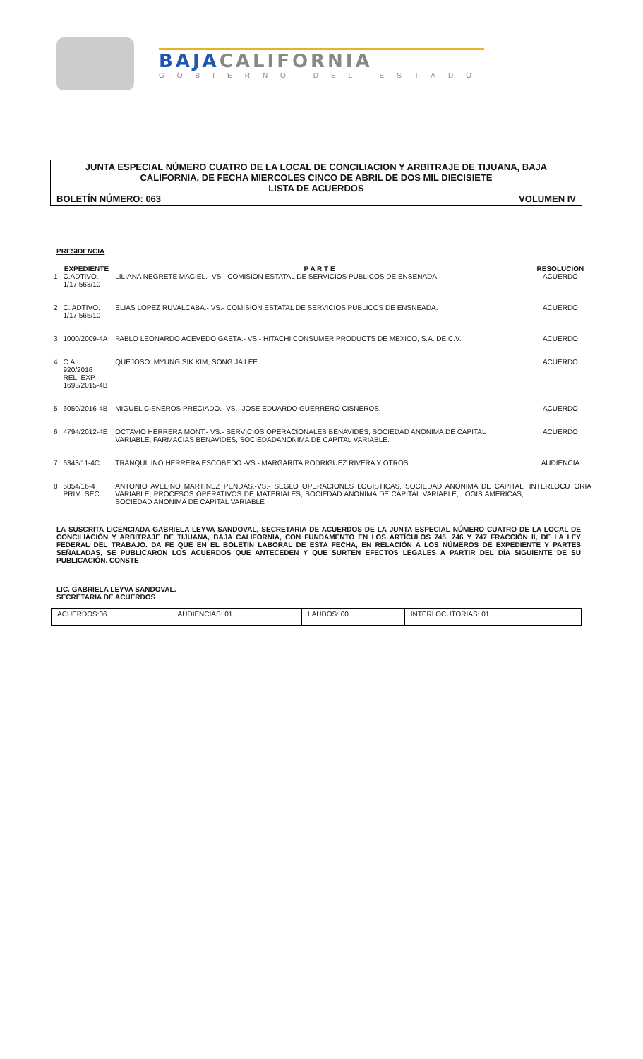BAJA CALIFORNIA
GOBIERNO DEL ESTADO
JUNTA ESPECIAL NÚMERO CUATRO DE LA LOCAL DE CONCILIACION Y ARBITRAJE DE TIJUANA, BAJA CALIFORNIA, DE FECHA MIERCOLES CINCO DE ABRIL DE DOS MIL DIECISIETE
LISTA DE ACUERDOS
BOLETÍN NÚMERO: 063 VOLUMEN IV
PRESIDENCIA
| | EXPEDIENTE | P A R T E | RESOLUCION |
| --- | --- | --- | --- |
| 1 | C.ADTIVO. 1/17 563/10 | LILIANA NEGRETE MACIEL.- VS.- COMISION ESTATAL DE SERVICIOS PUBLICOS DE ENSENADA. | ACUERDO |
| 2 | C. ADTIVO. 1/17 565/10 | ELIAS LOPEZ RUVALCABA.- VS.- COMISION ESTATAL DE SERVICIOS PUBLICOS DE ENSNEADA. | ACUERDO |
| 3 | 1000/2009-4A | PABLO LEONARDO ACEVEDO GAETA.- VS.- HITACHI CONSUMER PRODUCTS DE MEXICO, S.A. DE C.V. | ACUERDO |
| 4 | C.A.I. 920/2016 REL. EXP. 1693/2015-4B | QUEJOSO: MYUNG SIK KIM, SONG JA LEE | ACUERDO |
| 5 | 6050/2016-4B | MIGUEL CISNEROS PRECIADO.- VS.- JOSE EDUARDO GUERRERO CISNEROS. | ACUERDO |
| 6 | 4794/2012-4E | OCTAVIO HERRERA MONT.- VS.- SERVICIOS OPERACIONALES BENAVIDES, SOCIEDAD ANONIMA DE CAPITAL VARIABLE, FARMACIAS BENAVIDES, SOCIEDADANONIMA DE CAPITAL VARIABLE. | ACUERDO |
| 7 | 6343/11-4C | TRANQUILINO HERRERA ESCOBEDO.-VS.- MARGARITA RODRIGUEZ RIVERA Y OTROS. | AUDIENCIA |
| 8 | 5854/16-4 PRIM. SEC. | ANTONIO AVELINO MARTINEZ PENDAS.-VS.- SEGLO OPERACIONES LOGISTICAS, SOCIEDAD ANONIMA DE CAPITAL VARIABLE, PROCESOS OPERATIVOS DE MATERIALES, SOCIEDAD ANONIMA DE CAPITAL VARIABLE, LOGIS AMERICAS, SOCIEDAD ANONIMA DE CAPITAL VARIABLE | INTERLOCUTORIA |
LA SUSCRITA LICENCIADA GABRIELA LEYVA SANDOVAL, SECRETARIA DE ACUERDOS DE LA JUNTA ESPECIAL NÚMERO CUATRO DE LA LOCAL DE CONCILIACIÓN Y ARBITRAJE DE TIJUANA, BAJA CALIFORNIA, CON FUNDAMENTO EN LOS ARTÍCULOS 745, 746 Y 747 FRACCIÓN II, DE LA LEY FEDERAL DEL TRABAJO. DA FE QUE EN EL BOLETIN LABORAL DE ESTA FECHA, EN RELACIÓN A LOS NÚMEROS DE EXPEDIENTE Y PARTES SEÑALADAS, SE PUBLICARON LOS ACUERDOS QUE ANTECEDEN Y QUE SURTEN EFECTOS LEGALES A PARTIR DEL DÍA SIGUIENTE DE SU PUBLICACIÓN. CONSTE
LIC. GABRIELA LEYVA SANDOVAL.
SECRETARIA DE ACUERDOS
| ACUERDOS:06 | AUDIENCIAS: 01 | LAUDOS: 00 | INTERLOCUTORIAS: 01 |